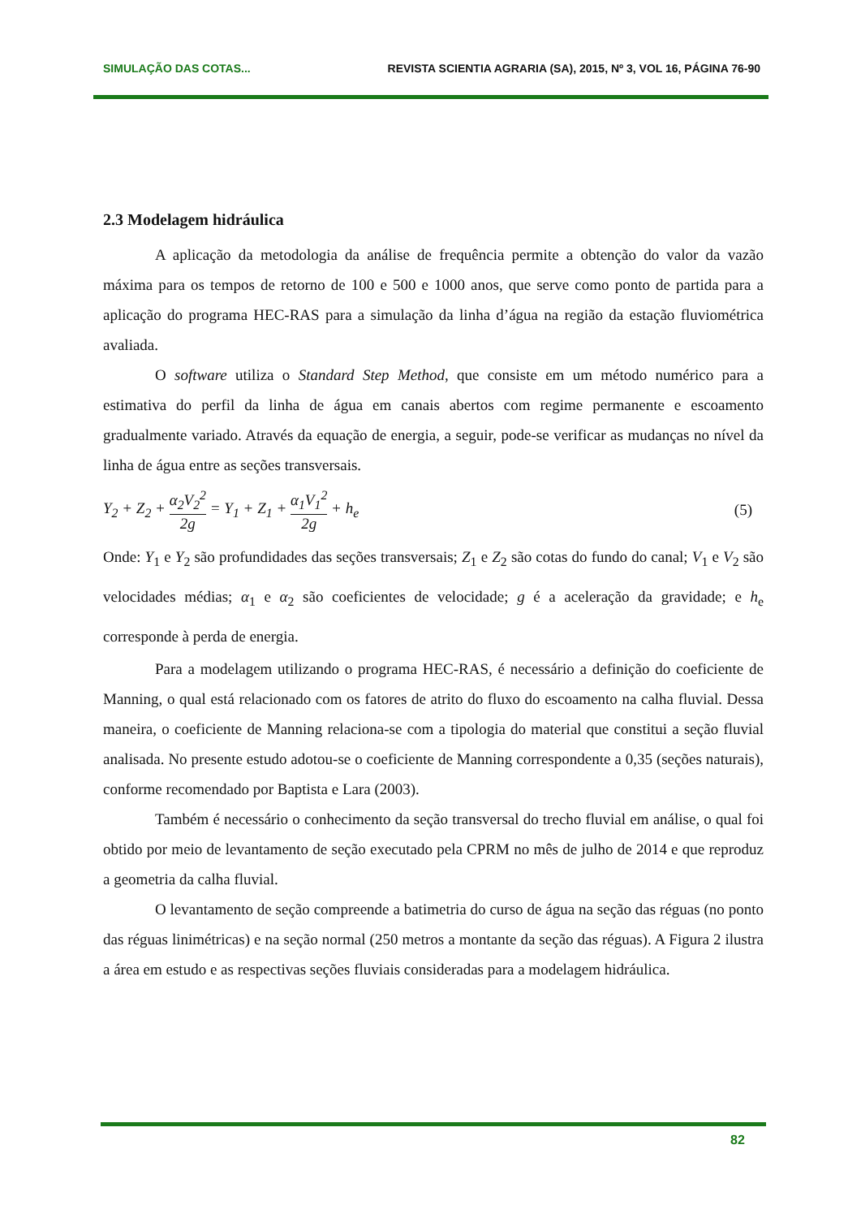SIMULAÇÃO DAS COTAS... REVISTA SCIENTIA AGRARIA (SA), 2015, Nº 3, VOL 16, PÁGINA 76-90
2.3 Modelagem hidráulica
A aplicação da metodologia da análise de frequência permite a obtenção do valor da vazão máxima para os tempos de retorno de 100 e 500 e 1000 anos, que serve como ponto de partida para a aplicação do programa HEC-RAS para a simulação da linha d’água na região da estação fluviométrica avaliada.
O software utiliza o Standard Step Method, que consiste em um método numérico para a estimativa do perfil da linha de água em canais abertos com regime permanente e escoamento gradualmente variado. Através da equação de energia, a seguir, pode-se verificar as mudanças no nível da linha de água entre as seções transversais.
Y<sub>2</sub> + Z<sub>2</sub> + α<sub>2</sub>V<sub>2</sub><sup>2</sup> 2g = Y<sub>1</sub> + Z<sub>1</sub> + α<sub>1</sub>V<sub>1</sub><sup>2</sup> 2g + h<sub>e</sub> (5)
Onde: Y<sub>1</sub> e Y<sub>2</sub> são profundidades das seções transversais; Z<sub>1</sub> e Z<sub>2</sub> são cotas do fundo do canal; V<sub>1</sub> e V<sub>2</sub> são velocidades médias; α<sub>1</sub> e α<sub>2</sub> são coeficientes de velocidade; g é a aceleração da gravidade; e h<sub>e</sub> corresponde à perda de energia.
Para a modelagem utilizando o programa HEC-RAS, é necessário a definição do coeficiente de Manning, o qual está relacionado com os fatores de atrito do fluxo do escoamento na calha fluvial. Dessa maneira, o coeficiente de Manning relaciona-se com a tipologia do material que constitui a seção fluvial analisada. No presente estudo adotou-se o coeficiente de Manning correspondente a 0,35 (seções naturais), conforme recomendado por Baptista e Lara (2003).
Também é necessário o conhecimento da seção transversal do trecho fluvial em análise, o qual foi obtido por meio de levantamento de seção executado pela CPRM no mês de julho de 2014 e que reproduz a geometria da calha fluvial.
O levantamento de seção compreende a batimetria do curso de água na seção das réguas (no ponto das réguas linimétricas) e na seção normal (250 metros a montante da seção das réguas). A Figura 2 ilustra a área em estudo e as respectivas seções fluviais consideradas para a modelagem hidráulica.
82